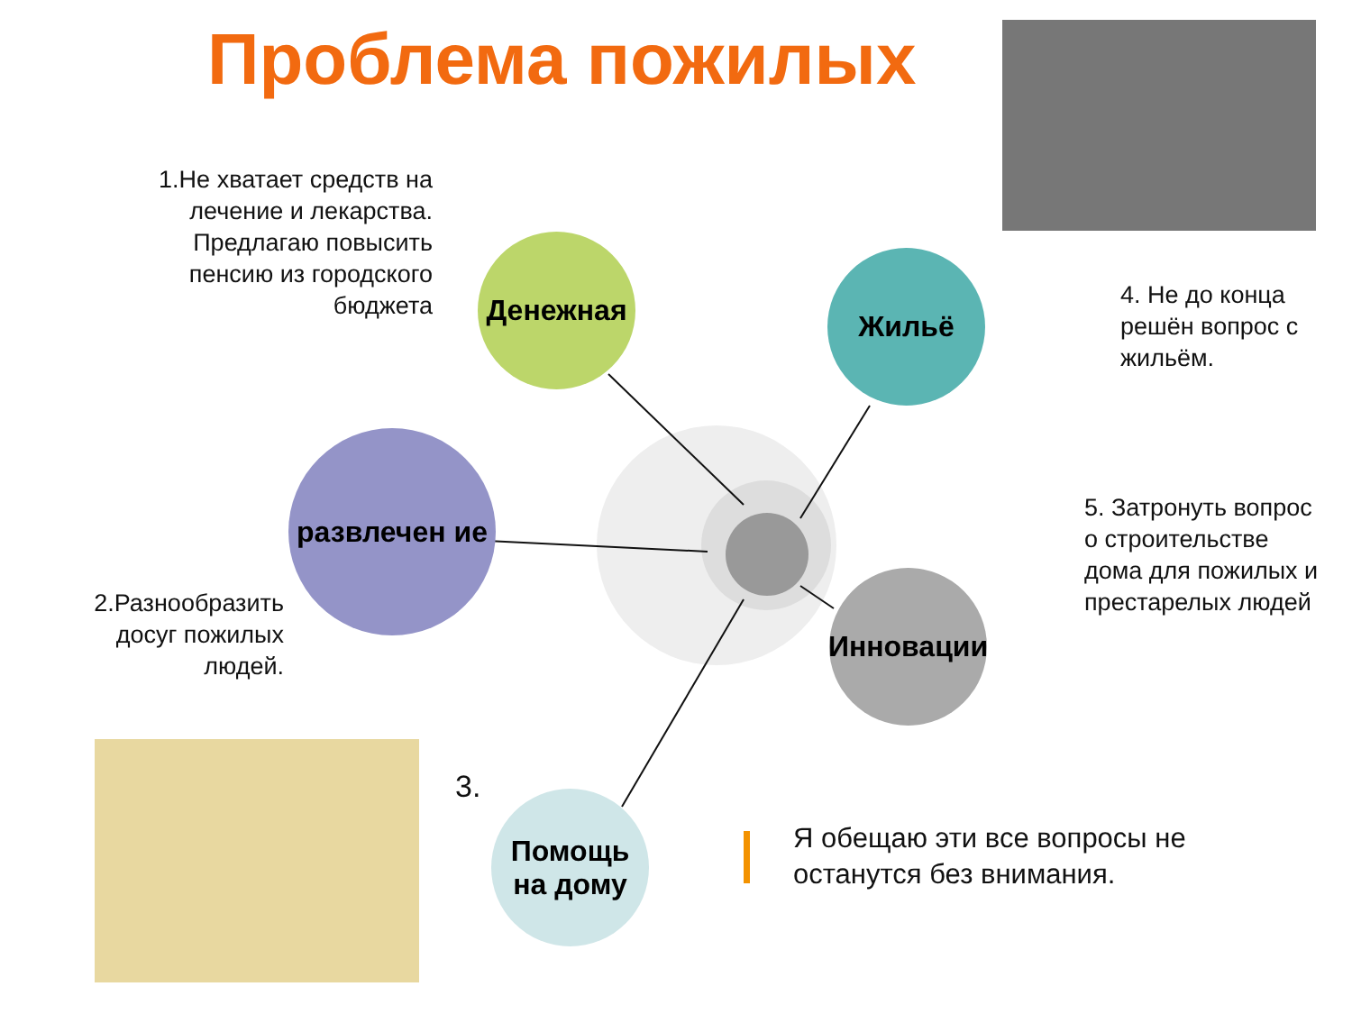Проблема пожилых
1.Не хватает средств на лечение и лекарства. Предлагаю повысить пенсию из городского бюджета
Денежная Жильё
4. Не до конца решён вопрос с жильём.
развлечен ие
2.Разнообразить досуг пожилых людей.
Инновации
5. Затронуть вопрос о строительстве дома для пожилых и престарелых людей
3.
Помощь на дому
Я обещаю эти все вопросы не останутся без внимания.